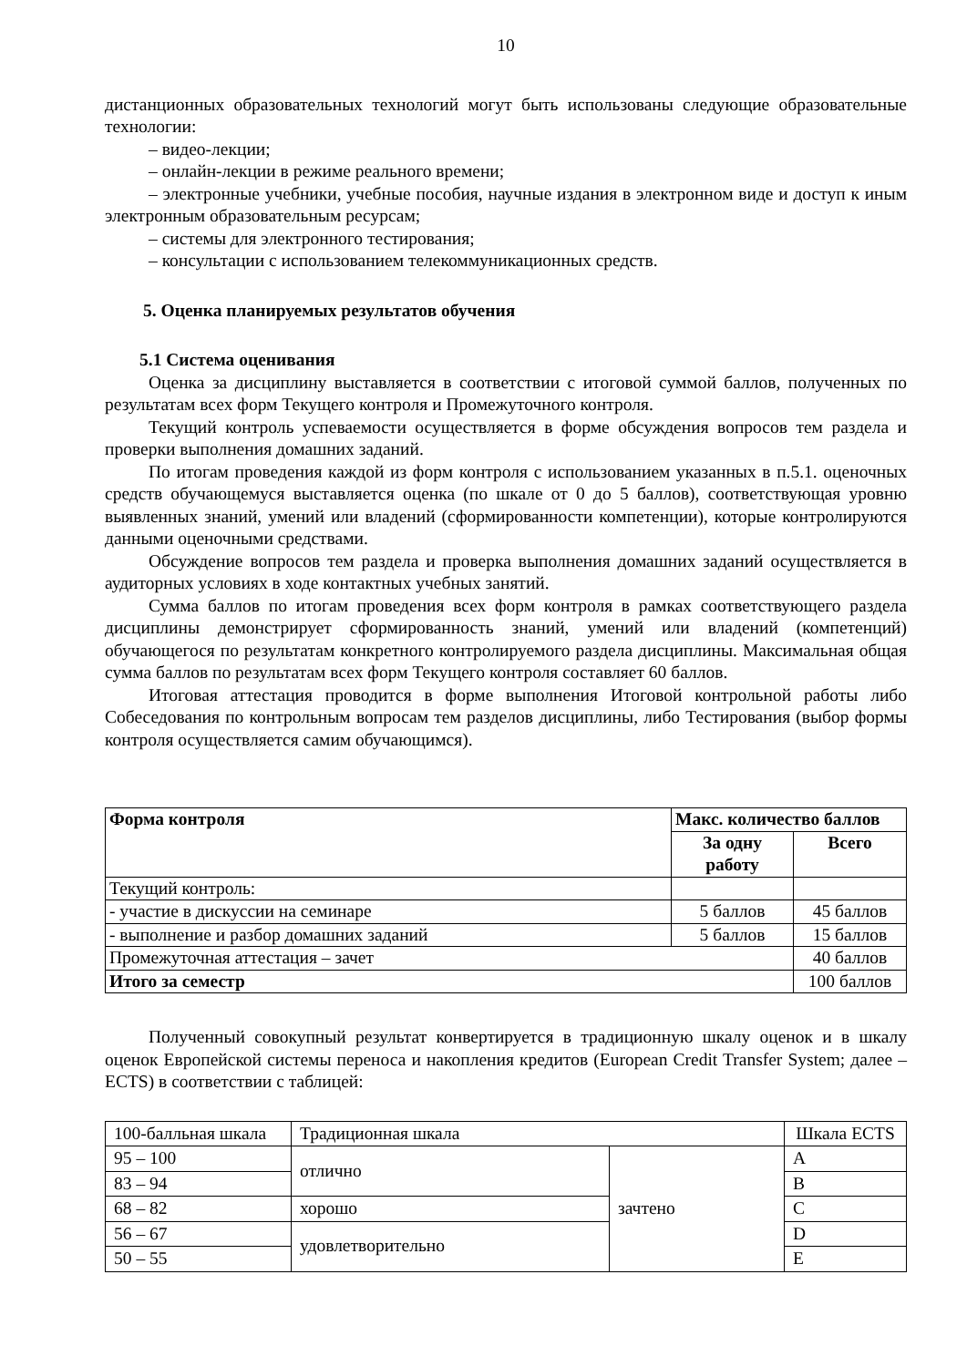10
дистанционных образовательных технологий могут быть использованы следующие образовательные технологии:
– видео-лекции;
– онлайн-лекции в режиме реального времени;
– электронные учебники, учебные пособия, научные издания в электронном виде и доступ к иным электронным образовательным ресурсам;
– системы для электронного тестирования;
– консультации с использованием телекоммуникационных средств.
5. Оценка планируемых результатов обучения
5.1 Система оценивания
Оценка за дисциплину выставляется в соответствии с итоговой суммой баллов, полученных по результатам всех форм Текущего контроля и Промежуточного контроля.
Текущий контроль успеваемости осуществляется в форме обсуждения вопросов тем раздела и проверки выполнения домашних заданий.
По итогам проведения каждой из форм контроля с использованием указанных в п.5.1. оценочных средств обучающемуся выставляется оценка (по шкале от 0 до 5 баллов), соответствующая уровню выявленных знаний, умений или владений (сформированности компетенции), которые контролируются данными оценочными средствами.
Обсуждение вопросов тем раздела и проверка выполнения домашних заданий осуществляется в аудиторных условиях в ходе контактных учебных занятий.
Сумма баллов по итогам проведения всех форм контроля в рамках соответствующего раздела дисциплины демонстрирует сформированность знаний, умений или владений (компетенций) обучающегося по результатам конкретного контролируемого раздела дисциплины. Максимальная общая сумма баллов по результатам всех форм Текущего контроля составляет 60 баллов.
Итоговая аттестация проводится в форме выполнения Итоговой контрольной работы либо Собеседования по контрольным вопросам тем разделов дисциплины, либо Тестирования (выбор формы контроля осуществляется самим обучающимся).
| Форма контроля | Макс. количество баллов | |
| --- | --- | --- |
| | За одну работу | Всего |
| Текущий контроль: | | |
| - участие в дискуссии на семинаре | 5 баллов | 45 баллов |
| - выполнение и разбор домашних заданий | 5 баллов | 15 баллов |
| Промежуточная аттестация – зачет | | 40 баллов |
| Итого за семестр | | 100 баллов |
Полученный совокупный результат конвертируется в традиционную шкалу оценок и в шкалу оценок Европейской системы переноса и накопления кредитов (European Credit Transfer System; далее – ECTS) в соответствии с таблицей:
| 100-балльная шкала | Традиционная шкала | | Шкала ECTS |
| 95 – 100 | отлично | зачтено | A |
| 83 – 94 | | | B |
| 68 – 82 | хорошо | | C |
| 56 – 67 | удовлетворительно | | D |
| 50 – 55 | | | E |